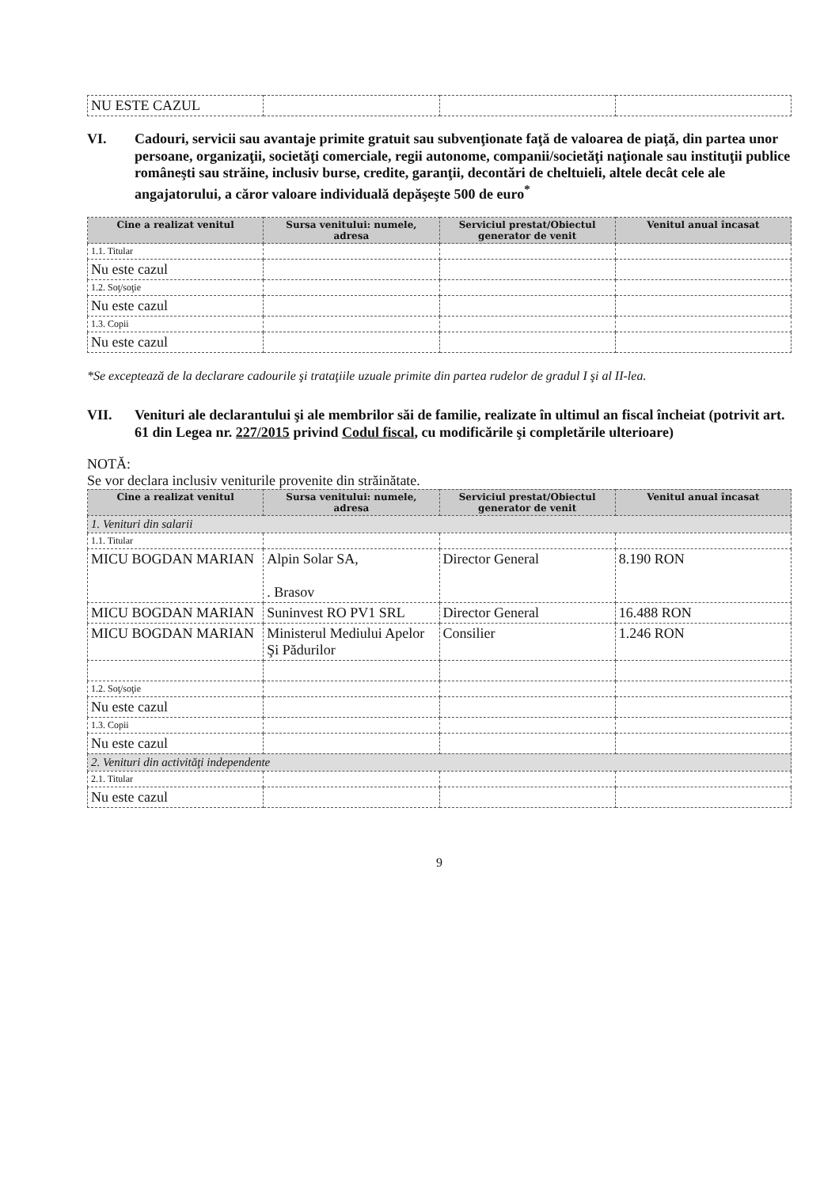| NU ESTE CAZUL | | | |
VI. Cadouri, servicii sau avantaje primite gratuit sau subvenţionate faţă de valoarea de piaţă, din partea unor persoane, organizaţii, societăţi comerciale, regii autonome, companii/societăţi naţionale sau instituţii publice româneşti sau străine, inclusiv burse, credite, garanţii, decontări de cheltuieli, altele decât cele ale angajatorului, a căror valoare individuală depăşeşte 500 de euro<sup>*</sup>
| Cine a realizat venitul | Sursa venitului: numele, adresa | Serviciul prestat/Obiectul generator de venit | Venitul anual încasat |
| --- | --- | --- | --- |
| 1.1. Titular | | | |
| Nu este cazul | | | |
| 1.2. Soţ/soţie | | | |
| Nu este cazul | | | |
| 1.3. Copii | | | |
| Nu este cazul | | | |
*Se exceptează de la declarare cadourile şi trataţiile uzuale primite din partea rudelor de gradul I şi al II-lea.
VII. Venituri ale declarantului şi ale membrilor săi de familie, realizate în ultimul an fiscal încheiat (potrivit art. 61 din Legea nr. 227/2015 privind Codul fiscal, cu modificările şi completările ulterioare)
NOTĂ:
Se vor declara inclusiv veniturile provenite din străinătate.
| Cine a realizat venitul | Sursa venitului: numele, adresa | Serviciul prestat/Obiectul generator de venit | Venitul anual încasat |
| --- | --- | --- | --- |
| 1. Venituri din salarii | | | |
| 1.1. Titular | | | |
| MICU BOGDAN MARIAN | Alpin Solar SA, . Brasov | Director General | 8.190 RON |
| MICU BOGDAN MARIAN | Suninvest RO PV1 SRL | Director General | 16.488 RON |
| MICU BOGDAN MARIAN | Ministerul Mediului Apelor Şi Pădurilor | Consilier | 1.246 RON |
| 1.2. Soţ/soţie | | | |
| Nu este cazul | | | |
| 1.3. Copii | | | |
| Nu este cazul | | | |
| 2. Venituri din activităţi independente | | | |
| 2.1. Titular | | | |
| Nu este cazul | | | |
9